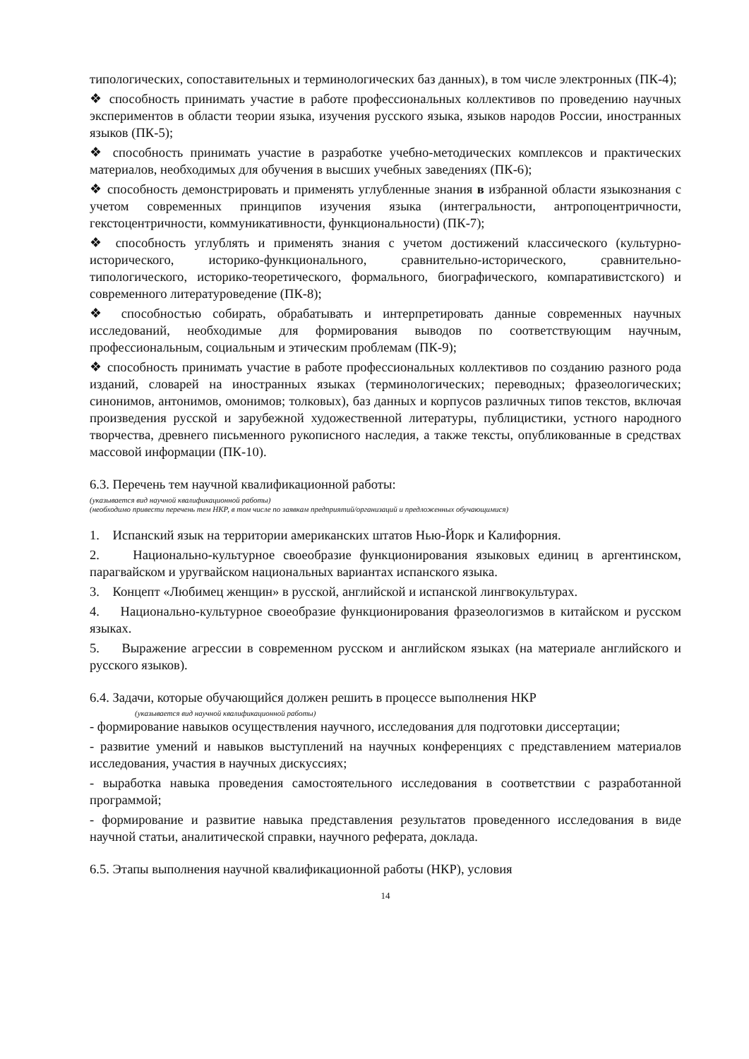типологических, сопоставительных и терминологических баз данных), в том числе электронных (ПК-4);
❖ способность принимать участие в работе профессиональных коллективов по проведению научных экспериментов в области теории языка, изучения русского языка, языков народов России, иностранных языков (ПК-5);
❖ способность принимать участие в разработке учебно-методических комплексов и практических материалов, необходимых для обучения в высших учебных заведениях (ПК-6);
❖ способность демонстрировать и применять углубленные знания в избранной области языкознания с учетом современных принципов изучения языка (интегральности, антропоцентричности, гекстоцентричности, коммуникативности, функциональности) (ПК-7);
❖ способность углублять и применять знания с учетом достижений классического (культурно-исторического, историко-функционального, сравнительно-исторического, сравнительно-типологического, историко-теоретического, формального, биографического, компаративистского) и современного литературоведение (ПК-8);
❖ способностью собирать, обрабатывать и интерпретировать данные современных научных исследований, необходимые для формирования выводов по соответствующим научным, профессиональным, социальным и этическим проблемам (ПК-9);
❖ способность принимать участие в работе профессиональных коллективов по созданию разного рода изданий, словарей на иностранных языках (терминологических; переводных; фразеологических; синонимов, антонимов, омонимов; толковых), баз данных и корпусов различных типов текстов, включая произведения русской и зарубежной художественной литературы, публицистики, устного народного творчества, древнего письменного рукописного наследия, а также тексты, опубликованные в средствах массовой информации (ПК-10).
6.3. Перечень тем научной квалификационной работы:
(указывается вид научной квалификационной работы)
(необходимо привести перечень тем НКР, в том числе по заявкам предприятий/организаций и предложенных обучающимися)
1. Испанский язык на территории американских штатов Нью-Йорк и Калифорния.
2. Национально-культурное своеобразие функционирования языковых единиц в аргентинском, парагвайском и уругвайском национальных вариантах испанского языка.
3. Концепт «Любимец женщин» в русской, английской и испанской лингвокультурах.
4. Национально-культурное своеобразие функционирования фразеологизмов в китайском и русском языках.
5. Выражение агрессии в современном русском и английском языках (на материале английского и русского языков).
6.4. Задачи, которые обучающийся должен решить в процессе выполнения НКР
(указывается вид научной квалификационной работы)
- формирование навыков осуществления научного, исследования для подготовки диссертации;
- развитие умений и навыков выступлений на научных конференциях с представлением материалов исследования, участия в научных дискуссиях;
- выработка навыка проведения самостоятельного исследования в соответствии с разработанной программой;
- формирование и развитие навыка представления результатов проведенного исследования в виде научной статьи, аналитической справки, научного реферата, доклада.
6.5. Этапы выполнения научной квалификационной работы (НКР), условия
14